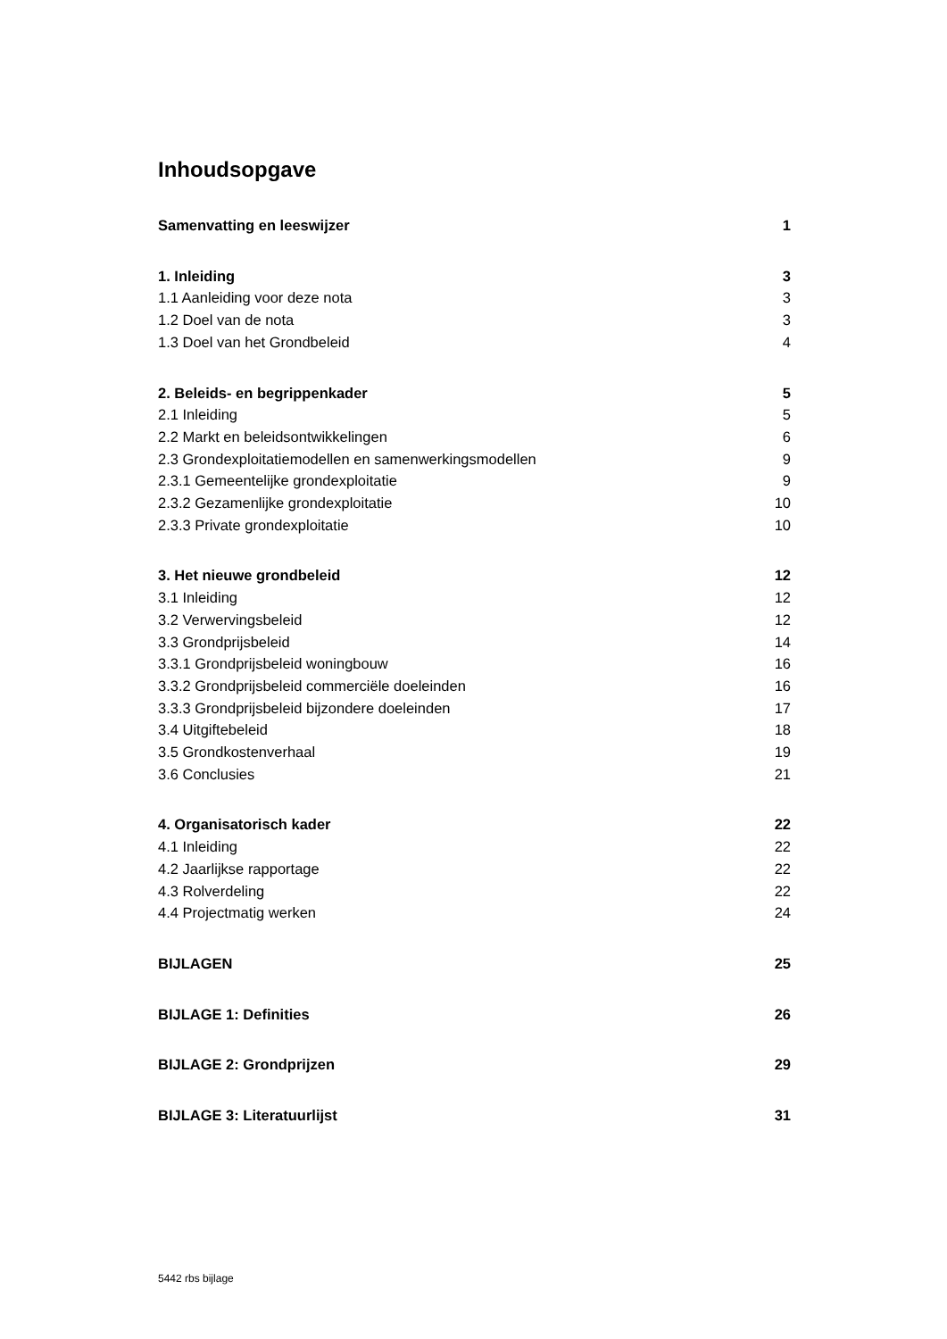Inhoudsopgave
Samenvatting en leeswijzer 1
1. Inleiding 3
1.1 Aanleiding voor deze nota 3
1.2 Doel van de nota 3
1.3 Doel van het Grondbeleid 4
2. Beleids- en begrippenkader 5
2.1 Inleiding 5
2.2 Markt en beleidsontwikkelingen 6
2.3 Grondexploitatiemodellen en samenwerkingsmodellen 9
2.3.1 Gemeentelijke grondexploitatie 9
2.3.2 Gezamenlijke grondexploitatie 10
2.3.3 Private grondexploitatie 10
3. Het nieuwe grondbeleid 12
3.1 Inleiding 12
3.2 Verwervingsbeleid 12
3.3 Grondprijsbeleid 14
3.3.1 Grondprijsbeleid woningbouw 16
3.3.2 Grondprijsbeleid commerciële doeleinden 16
3.3.3 Grondprijsbeleid bijzondere doeleinden 17
3.4 Uitgiftebeleid 18
3.5 Grondkostenverhaal 19
3.6 Conclusies 21
4. Organisatorisch kader 22
4.1 Inleiding 22
4.2 Jaarlijkse rapportage 22
4.3 Rolverdeling 22
4.4 Projectmatig werken 24
BIJLAGEN 25
BIJLAGE 1: Definities 26
BIJLAGE 2: Grondprijzen 29
BIJLAGE 3: Literatuurlijst 31
5442 rbs bijlage